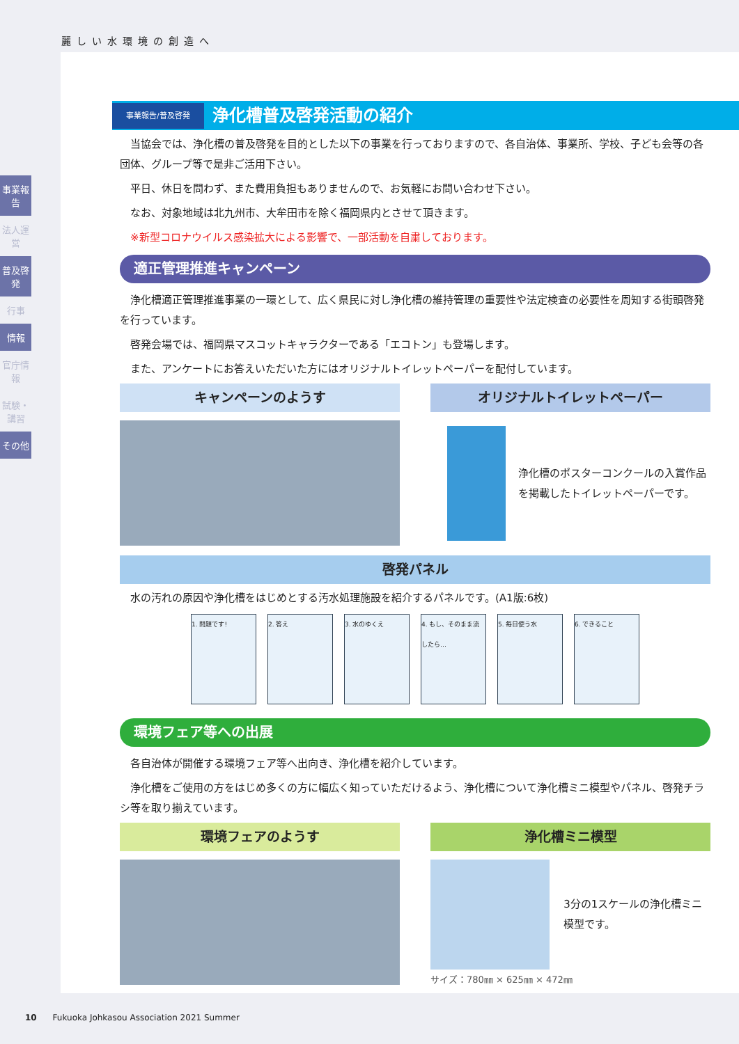麗しい水環境の創造へ
事業報告
法人運営
普及啓発
行事
情報
官庁情報
試験・講習
その他
事業報告/普及啓発 浄化槽普及啓発活動の紹介
当協会では、浄化槽の普及啓発を目的とした以下の事業を行っておりますので、各自治体、事業所、学校、子ども会等の各団体、グループ等で是非ご活用下さい。
平日、休日を問わず、また費用負担もありませんので、お気軽にお問い合わせ下さい。
なお、対象地域は北九州市、大牟田市を除く福岡県内とさせて頂きます。
※新型コロナウイルス感染拡大による影響で、一部活動を自粛しております。
適正管理推進キャンペーン
浄化槽適正管理推進事業の一環として、広く県民に対し浄化槽の維持管理の重要性や法定検査の必要性を周知する街頭啓発を行っています。
啓発会場では、福岡県マスコットキャラクターである「エコトン」も登場します。
また、アンケートにお答えいただいた方にはオリジナルトイレットペーパーを配付しています。
キャンペーンのようす オリジナルトイレットペーパー
浄化槽のポスターコンクールの入賞作品を掲載したトイレットペーパーです。
啓発パネル
水の汚れの原因や浄化槽をはじめとする汚水処理施設を紹介するパネルです。(A1版:6枚)
1. 問題です! 2. 答え 3. 水のゆくえ 4. もし、そのまま流したら…
5. 毎日使う水 6. できること
環境フェア等への出展
各自治体が開催する環境フェア等へ出向き、浄化槽を紹介しています。
浄化槽をご使用の方をはじめ多くの方に幅広く知っていただけるよう、浄化槽について浄化槽ミニ模型やパネル、啓発チラシ等を取り揃えています。
環境フェアのようす 浄化槽ミニ模型
3分の1スケールの浄化槽ミニ模型です。
サイズ：780㎜ × 625㎜ × 472㎜
10 Fukuoka Johkasou Association 2021 Summer